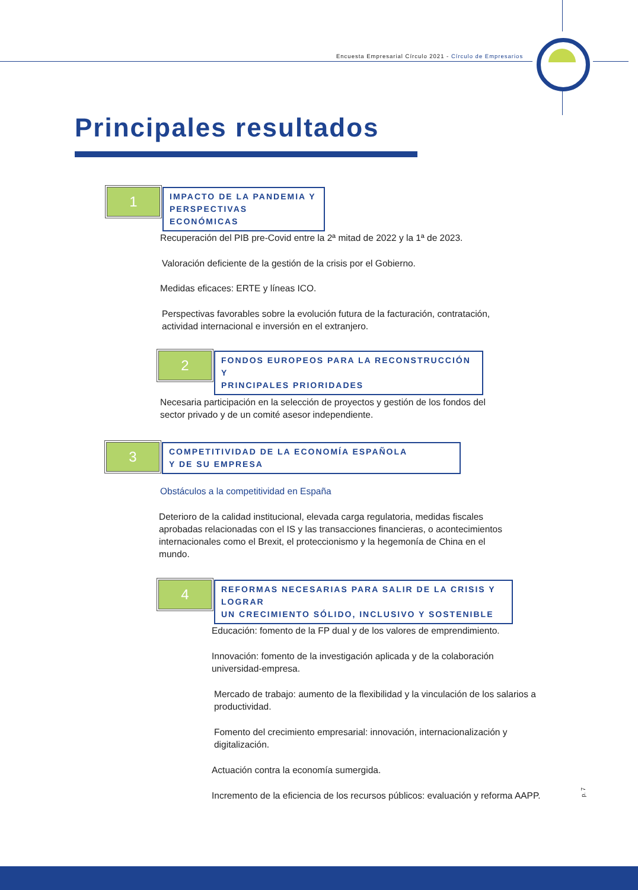Encuesta Empresarial Círculo 2021 - Círculo de Empresarios
Principales resultados
1
IMPACTO DE LA PANDEMIA Y
PERSPECTIVAS ECONÓMICAS
Recuperación del PIB pre-Covid entre la 2ª mitad de 2022 y la 1ª de 2023.
Valoración deficiente de la gestión de la crisis por el Gobierno.
Medidas eficaces: ERTE y líneas ICO.
Perspectivas favorables sobre la evolución futura de la facturación, contratación,
actividad internacional e inversión en el extranjero.
2
FONDOS EUROPEOS PARA LA RECONSTRUCCIÓN Y
PRINCIPALES PRIORIDADES
Necesaria participación en la selección de proyectos y gestión de los fondos del
sector privado y de un comité asesor independiente.
3
COMPETITIVIDAD DE LA ECONOMÍA ESPAÑOLA
Y DE SU EMPRESA
Obstáculos a la competitividad en España
Deterioro de la calidad institucional, elevada carga regulatoria, medidas fiscales aprobadas relacionadas con el IS y las transacciones financieras, o acontecimientos internacionales como el Brexit, el proteccionismo y la hegemonía de China en el mundo.
4
REFORMAS NECESARIAS PARA SALIR DE LA CRISIS Y LOGRAR
UN CRECIMIENTO SÓLIDO, INCLUSIVO Y SOSTENIBLE
Educación: fomento de la FP dual y de los valores de emprendimiento.
Innovación: fomento de la investigación aplicada y de la colaboración
universidad-empresa.
Mercado de trabajo: aumento de la flexibilidad y la vinculación de los salarios a
productividad.
Fomento del crecimiento empresarial: innovación, internacionalización y
digitalización.
Actuación contra la economía sumergida.
Incremento de la eficiencia de los recursos públicos: evaluación y reforma AAPP.
p. 7